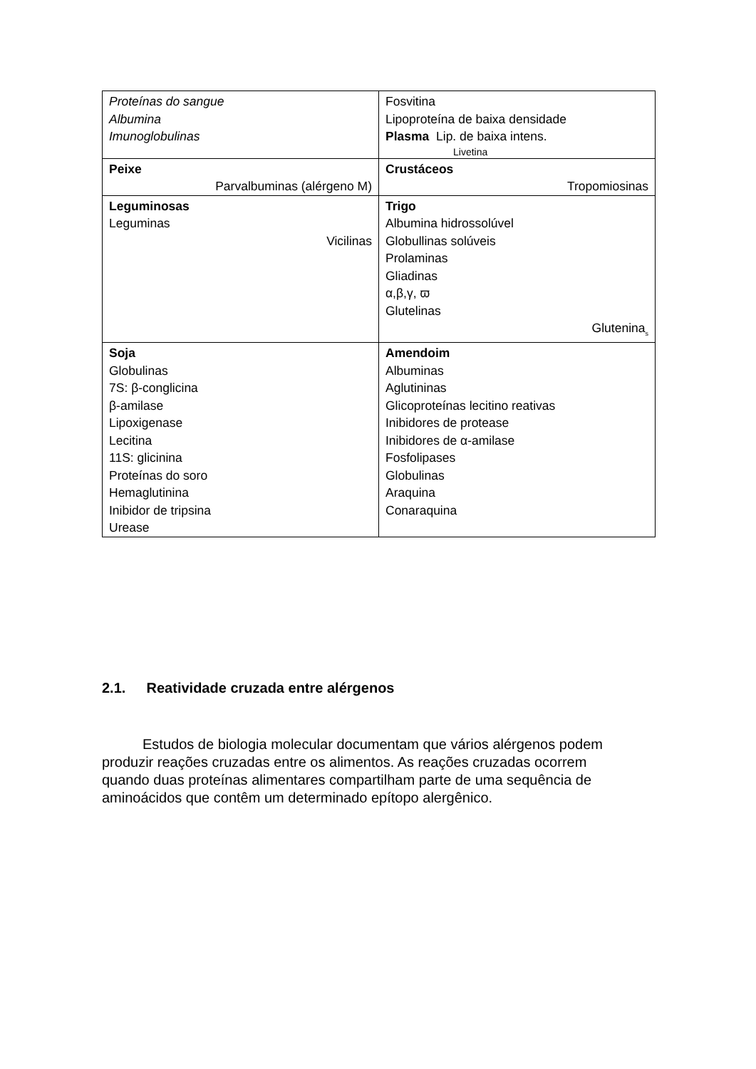| Proteínas do sangue Albumina Imunoglobulinas | Fosvitina Lipoproteína de baixa densidade Plasma Lip. de baixa intens. Livetina |
| Peixe Parvalbuminas (alérgeno M) | Crustáceos Tropomiosinas |
| Leguminosas Leguminas Vicilinas | Trigo Albumina hidrossolúvel Globullinas solúveis Prolaminas Gliadinas α,β,γ, ϖ Glutelinas Glutenina<sub>s</sub> |
| Soja Globulinas 7S: β-conglicina β-amilase Lipoxigenase Lecitina 11S: glicinina Proteínas do soro Hemaglutinina Inibidor de tripsina Urease | Amendoim Albuminas Aglutininas Glicoproteínas lecitino reativas Inibidores de protease Inibidores de α-amilase Fosfolipases Globulinas Araquina Conaraquina |
2.1. Reatividade cruzada entre alérgenos
Estudos de biologia molecular documentam que vários alérgenos podem produzir reações cruzadas entre os alimentos. As reações cruzadas ocorrem quando duas proteínas alimentares compartilham parte de uma sequência de aminoácidos que contêm um determinado epítopo alergênico.